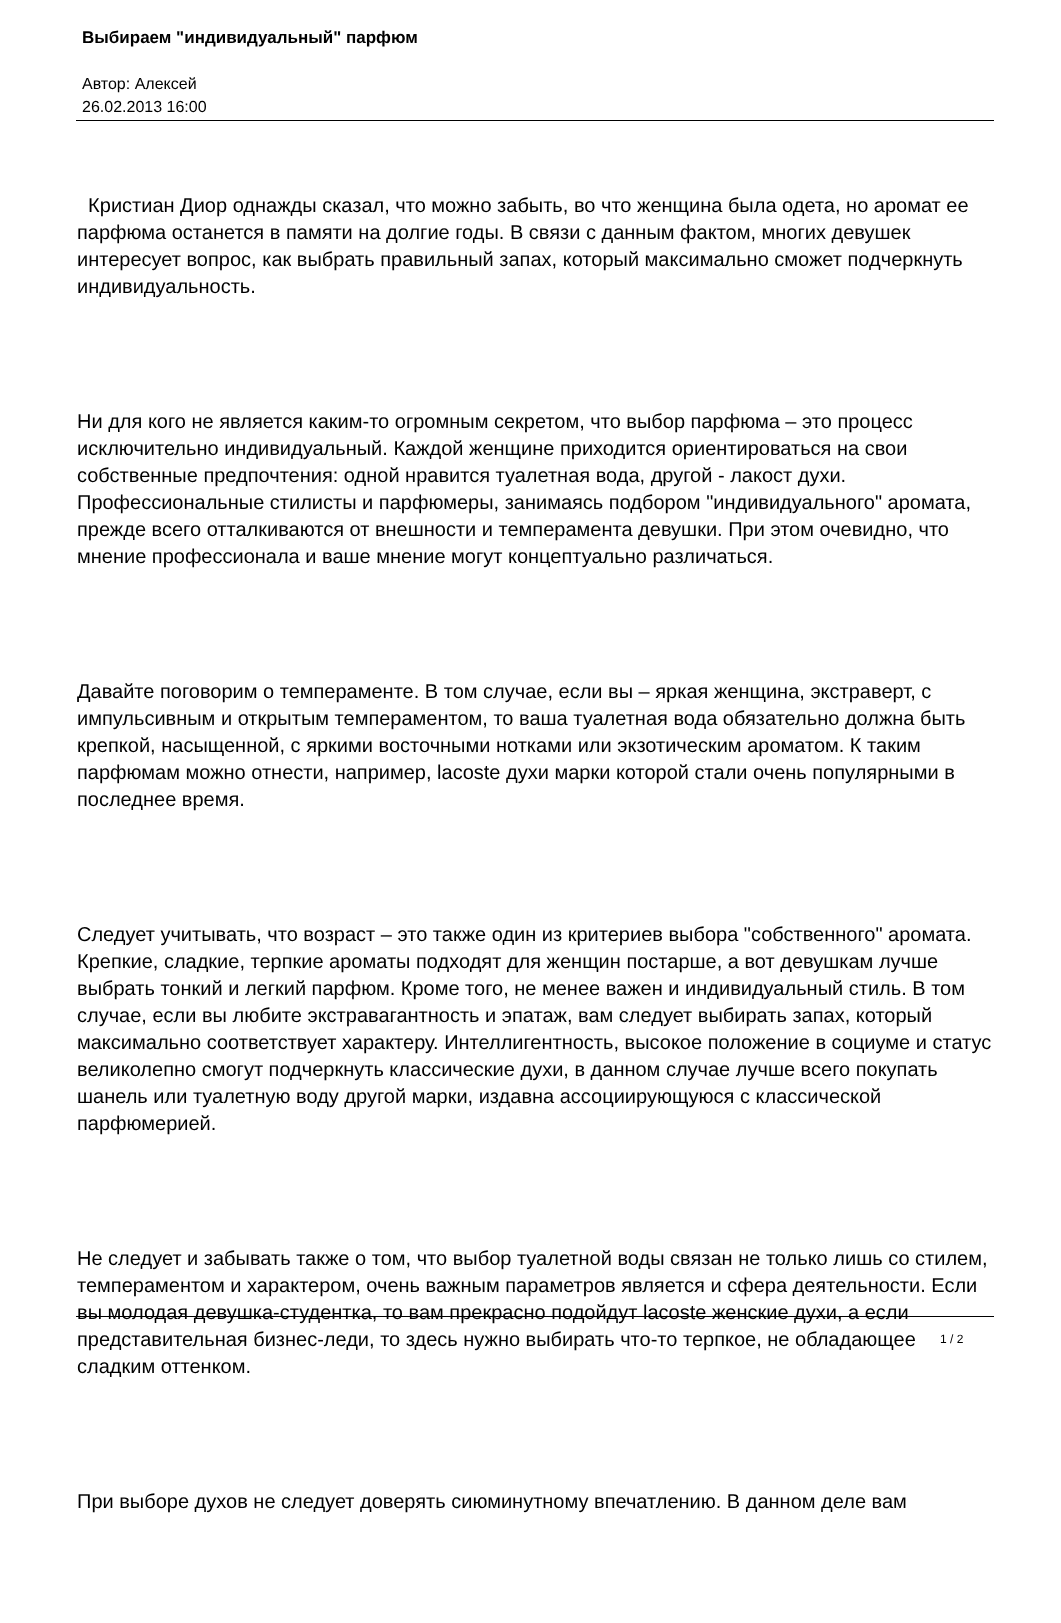Выбираем "индивидуальный" парфюм
Автор: Алексей
26.02.2013 16:00
Кристиан Диор однажды сказал, что можно забыть, во что женщина была одета, но аромат ее парфюма останется в памяти на долгие годы. В связи с данным фактом, многих девушек интересует вопрос, как выбрать правильный запах, который максимально сможет подчеркнуть индивидуальность.
Ни для кого не является каким-то огромным секретом, что выбор парфюма – это процесс исключительно индивидуальный. Каждой женщине приходится ориентироваться на свои собственные предпочтения: одной нравится туалетная вода, другой - лакост духи. Профессиональные стилисты и парфюмеры, занимаясь подбором "индивидуального" аромата, прежде всего отталкиваются от внешности и темперамента девушки. При этом очевидно, что мнение профессионала и ваше мнение могут концептуально различаться.
Давайте поговорим о темпераменте. В том случае, если вы – яркая женщина, экстраверт, с импульсивным и открытым темпераментом, то ваша туалетная вода обязательно должна быть крепкой, насыщенной, с яркими восточными нотками или экзотическим ароматом. К таким парфюмам можно отнести, например, lacoste духи марки которой стали очень популярными в последнее время.
Следует учитывать, что возраст – это также один из критериев выбора "собственного" аромата. Крепкие, сладкие, терпкие ароматы подходят для женщин постарше, а вот девушкам лучше выбрать тонкий и легкий парфюм. Кроме того, не менее важен и индивидуальный стиль. В том случае, если вы любите экстравагантность и эпатаж, вам следует выбирать запах, который максимально соответствует характеру. Интеллигентность, высокое положение в социуме и статус великолепно смогут подчеркнуть классические духи, в данном случае лучше всего покупать шанель или туалетную воду другой марки, издавна ассоциирующуюся с классической парфюмерией.
Не следует и забывать также о том, что выбор туалетной воды связан не только лишь со стилем, темпераментом и характером, очень важным параметров является и сфера деятельности. Если вы молодая девушка-студентка, то вам прекрасно подойдут lacoste женские духи, а если представительная бизнес-леди, то здесь нужно выбирать что-то терпкое, не обладающее сладким оттенком.
При выборе духов не следует доверять сиюминутному впечатлению. В данном деле вам
1 / 2